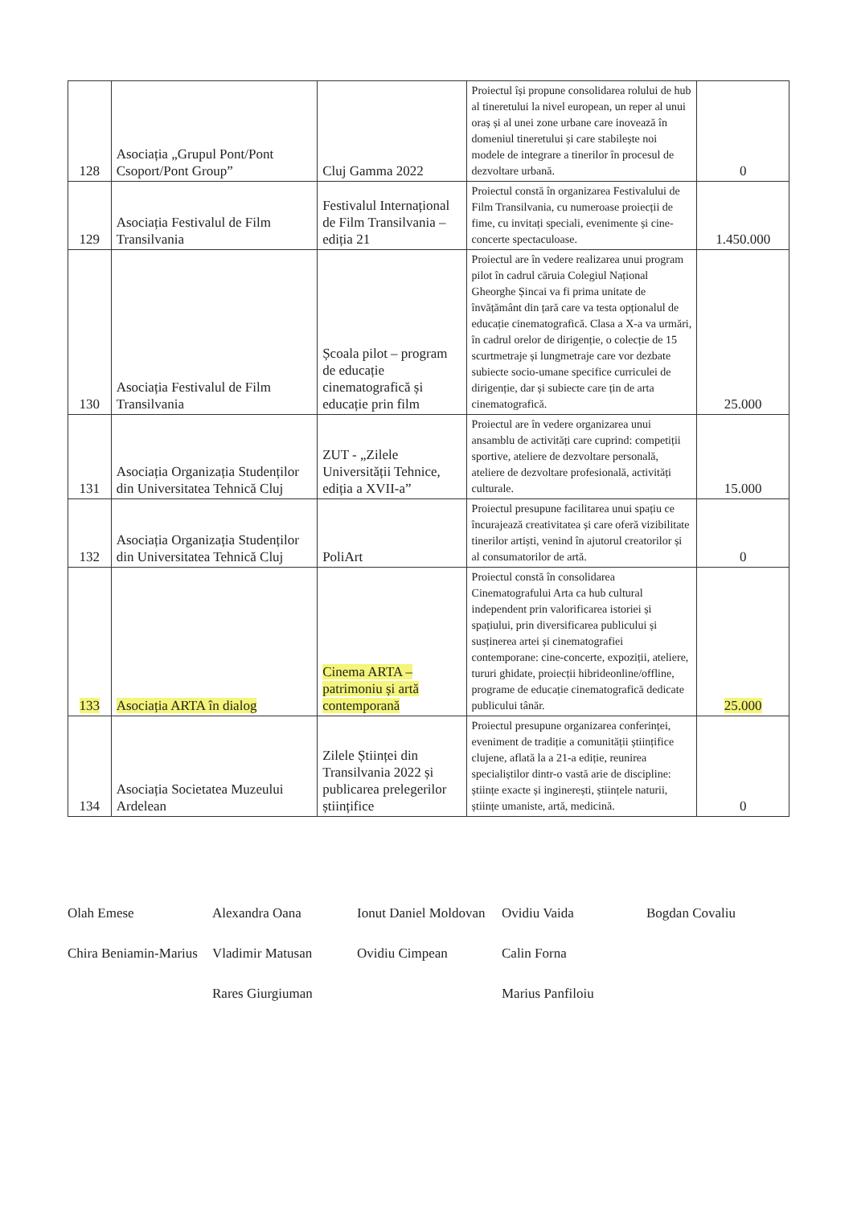| 128 | Asociația „Grupul Pont/Pont Csoport/Pont Group” | Cluj Gamma 2022 | Proiectul își propune consolidarea rolului de hub al tineretului la nivel european, un reper al unui oraș și al unei zone urbane care inovează în domeniul tineretului și care stabilește noi modele de integrare a tinerilor în procesul de dezvoltare urbană. | 0 |
| 129 | Asociația Festivalul de Film Transilvania | Festivalul Internațional de Film Transilvania – ediția 21 | Proiectul constă în organizarea Festivalului de Film Transilvania, cu numeroase proiecții de fime, cu invitați speciali, evenimente și cine-concerte spectaculoase. | 1.450.000 |
| 130 | Asociația Festivalul de Film Transilvania | Școala pilot – program de educație cinematografică și educație prin film | Proiectul are în vedere realizarea unui program pilot în cadrul căruia Colegiul Național Gheorghe Șincai va fi prima unitate de învățământ din țară care va testa opționalul de educație cinematografică. Clasa a X-a va urmări, în cadrul orelor de dirigenție, o colecție de 15 scurtmetraje și lungmetraje care vor dezbate subiecte socio-umane specifice curriculei de dirigenție, dar și subiecte care țin de arta cinematografică. | 25.000 |
| 131 | Asociația Organizația Studenților din Universitatea Tehnică Cluj | ZUT - „Zilele Universității Tehnice, ediția a XVII-a” | Proiectul are în vedere organizarea unui ansamblu de activități care cuprind: competiții sportive, ateliere de dezvoltare personală, ateliere de dezvoltare profesională, activități culturale. | 15.000 |
| 132 | Asociația Organizația Studenților din Universitatea Tehnică Cluj | PoliArt | Proiectul presupune facilitarea unui spațiu ce încurajează creativitatea și care oferă vizibilitate tinerilor artiști, venind în ajutorul creatorilor și al consumatorilor de artă. | 0 |
| 133 | Asociația ARTA în dialog | Cinema ARTA – patrimoniu și artă contemporană | Proiectul constă în consolidarea Cinematografului Arta ca hub cultural independent prin valorificarea istoriei și spațiului, prin diversificarea publicului și susținerea artei și cinematografiei contemporane: cine-concerte, expoziții, ateliere, tururi ghidate, proiecții hibrideonline/offline, programe de educație cinematografică dedicate publicului tânăr. | 25.000 |
| 134 | Asociația Societatea Muzeului Ardelean | Zilele Științei din Transilvania 2022 și publicarea prelegerilor științifice | Proiectul presupune organizarea conferinței, eveniment de tradiție a comunității științifice clujene, aflată la a 21-a ediție, reunirea specialiștilor dintr-o vastă arie de discipline: științe exacte și inginerești, științele naturii, științe umaniste, artă, medicină. | 0 |
Olah Emese Alexandra Oana Ionut Daniel Moldovan Ovidiu Vaida Bogdan Covaliu Chira Beniamin-Marius Vladimir Matusan Ovidiu Cimpean Calin Forna Rares Giurgiuman Marius Panfiloiu